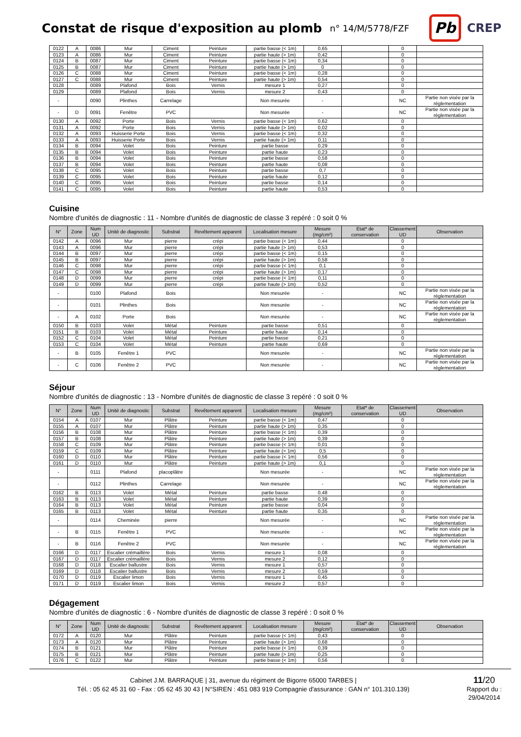Constat de risque d'exposition au plomb
n° 14/M/5778/FZF
Pb
CREP
| 0122 | A | 0086 | Mur | Ciment | Peinture | partie basse (< 1m) | 0,65 | | 0 | |
| 0123 | A | 0086 | Mur | Ciment | Peinture | partie haute (> 1m) | 0,42 | | 0 | |
| 0124 | B | 0087 | Mur | Ciment | Peinture | partie basse (< 1m) | 0,34 | | 0 | |
| 0125 | B | 0087 | Mur | Ciment | Peinture | partie haute (> 1m) | 0 | | 0 | |
| 0126 | C | 0088 | Mur | Ciment | Peinture | partie basse (< 1m) | 0,28 | | 0 | |
| 0127 | C | 0088 | Mur | Ciment | Peinture | partie haute (> 1m) | 0,54 | | 0 | |
| 0128 | | 0089 | Plafond | Bois | Vernis | mesure 1 | 0,27 | | 0 | |
| 0129 | | 0089 | Plafond | Bois | Vernis | mesure 2 | 0,43 | | 0 | |
| - | | 0090 | Plinthes | Carrelage | | Non mesurée | - | | NC | Partie non visée par la réglementation |
| - | D | 0091 | Fenêtre | PVC | | Non mesurée | - | | NC | Partie non visée par la réglementation |
| 0130 | A | 0092 | Porte | Bois | Vernis | partie basse (< 1m) | 0,62 | | 0 | |
| 0131 | A | 0092 | Porte | Bois | Vernis | partie haute (> 1m) | 0,02 | | 0 | |
| 0132 | A | 0093 | Huisserie Porte | Bois | Vernis | partie basse (< 1m) | 0,32 | | 0 | |
| 0133 | A | 0093 | Huisserie Porte | Bois | Vernis | partie haute (> 1m) | 0,11 | | 0 | |
| 0134 | B | 0094 | Volet | Bois | Peinture | partie basse | 0,29 | | 0 | |
| 0135 | B | 0094 | Volet | Bois | Peinture | partie haute | 0,23 | | 0 | |
| 0136 | B | 0094 | Volet | Bois | Peinture | partie basse | 0,58 | | 0 | |
| 0137 | B | 0094 | Volet | Bois | Peinture | partie haute | 0,08 | | 0 | |
| 0138 | C | 0095 | Volet | Bois | Peinture | partie basse | 0,7 | | 0 | |
| 0139 | C | 0095 | Volet | Bois | Peinture | partie haute | 0,12 | | 0 | |
| 0140 | C | 0095 | Volet | Bois | Peinture | partie basse | 0,14 | | 0 | |
| 0141 | C | 0095 | Volet | Bois | Peinture | partie haute | 0,53 | | 0 | |
Cuisine
Nombre d'unités de diagnostic : 11 - Nombre d'unités de diagnostic de classe 3 repéré : 0 soit 0 %
| N° | Zone | Num UD | Unité de diagnostic | Substrat | Revêtement apparent | Localisation mesure | Mesure (mg/cm²) | Etat* de conservation | Classement UD | Observation |
| --- | --- | --- | --- | --- | --- | --- | --- | --- | --- | --- |
| 0142 | A | 0096 | Mur | pierre | crépi | partie basse (< 1m) | 0,44 | | 0 | |
| 0143 | A | 0096 | Mur | pierre | crépi | partie haute (> 1m) | 0,53 | | 0 | |
| 0144 | B | 0097 | Mur | pierre | crépi | partie basse (< 1m) | 0,15 | | 0 | |
| 0145 | B | 0097 | Mur | pierre | crépi | partie haute (> 1m) | 0,58 | | 0 | |
| 0146 | C | 0098 | Mur | pierre | crépi | partie basse (< 1m) | 0,1 | | 0 | |
| 0147 | C | 0098 | Mur | pierre | crépi | partie haute (> 1m) | 0,17 | | 0 | |
| 0148 | D | 0099 | Mur | pierre | crépi | partie basse (< 1m) | 0,11 | | 0 | |
| 0149 | D | 0099 | Mur | pierre | crépi | partie haute (> 1m) | 0,52 | | 0 | |
| - | | 0100 | Plafond | Bois | | Non mesurée | - | | NC | Partie non visée par la réglementation |
| - | | 0101 | Plinthes | Bois | | Non mesurée | - | | NC | Partie non visée par la réglementation |
| - | A | 0102 | Porte | Bois | | Non mesurée | - | | NC | Partie non visée par la réglementation |
| 0150 | B | 0103 | Volet | Métal | Peinture | partie basse | 0,51 | | 0 | |
| 0151 | B | 0103 | Volet | Métal | Peinture | partie haute | 0,14 | | 0 | |
| 0152 | C | 0104 | Volet | Métal | Peinture | partie basse | 0,21 | | 0 | |
| 0153 | C | 0104 | Volet | Métal | Peinture | partie haute | 0,69 | | 0 | |
| - | B | 0105 | Fenêtre 1 | PVC | | Non mesurée | - | | NC | Partie non visée par la réglementation |
| - | C | 0106 | Fenêtre 2 | PVC | | Non mesurée | - | | NC | Partie non visée par la réglementation |
Séjour
Nombre d'unités de diagnostic : 13 - Nombre d'unités de diagnostic de classe 3 repéré : 0 soit 0 %
| N° | Zone | Num UD | Unité de diagnostic | Substrat | Revêtement apparent | Localisation mesure | Mesure (mg/cm²) | Etat* de conservation | Classement UD | Observation |
| --- | --- | --- | --- | --- | --- | --- | --- | --- | --- | --- |
| 0154 | A | 0107 | Mur | Plâtre | Peinture | partie basse (< 1m) | 0,47 | | 0 | |
| 0155 | A | 0107 | Mur | Plâtre | Peinture | partie haute (> 1m) | 0,35 | | 0 | |
| 0156 | B | 0108 | Mur | Plâtre | Peinture | partie basse (< 1m) | 0,39 | | 0 | |
| 0157 | B | 0108 | Mur | Plâtre | Peinture | partie haute (> 1m) | 0,39 | | 0 | |
| 0158 | C | 0109 | Mur | Plâtre | Peinture | partie basse (< 1m) | 0,01 | | 0 | |
| 0159 | C | 0109 | Mur | Plâtre | Peinture | partie haute (> 1m) | 0,5 | | 0 | |
| 0160 | D | 0110 | Mur | Plâtre | Peinture | partie basse (< 1m) | 0,56 | | 0 | |
| 0161 | D | 0110 | Mur | Plâtre | Peinture | partie haute (> 1m) | 0,1 | | 0 | |
| - | | 0111 | Plafond | placoplâtre | | Non mesurée | - | | NC | Partie non visée par la réglementation |
| - | | 0112 | Plinthes | Carrelage | | Non mesurée | - | | NC | Partie non visée par la réglementation |
| 0162 | B | 0113 | Volet | Métal | Peinture | partie basse | 0,48 | | 0 | |
| 0163 | B | 0113 | Volet | Métal | Peinture | partie haute | 0,39 | | 0 | |
| 0164 | B | 0113 | Volet | Métal | Peinture | partie basse | 0,04 | | 0 | |
| 0165 | B | 0113 | Volet | Métal | Peinture | partie haute | 0,35 | | 0 | |
| - | | 0114 | Cheminée | pierre | | Non mesurée | - | | NC | Partie non visée par la réglementation |
| - | B | 0115 | Fenêtre 1 | PVC | | Non mesurée | - | | NC | Partie non visée par la réglementation |
| - | B | 0116 | Fenêtre 2 | PVC | | Non mesurée | - | | NC | Partie non visée par la réglementation |
| 0166 | D | 0117 | Escalier crémaillère | Bois | Vernis | mesure 1 | 0,08 | | 0 | |
| 0167 | D | 0117 | Escalier crémaillère | Bois | Vernis | mesure 2 | 0,12 | | 0 | |
| 0168 | D | 0118 | Escalier ballustre | Bois | Vernis | mesure 1 | 0,57 | | 0 | |
| 0169 | D | 0118 | Escalier ballustre | Bois | Vernis | mesure 2 | 0,59 | | 0 | |
| 0170 | D | 0119 | Escalier limon | Bois | Vernis | mesure 1 | 0,45 | | 0 | |
| 0171 | D | 0119 | Escalier limon | Bois | Vernis | mesure 2 | 0,57 | | 0 | |
Dégagement
Nombre d'unités de diagnostic : 6 - Nombre d'unités de diagnostic de classe 3 repéré : 0 soit 0 %
| N° | Zone | Num UD | Unité de diagnostic | Substrat | Revêtement apparent | Localisation mesure | Mesure (mg/cm²) | Etat* de conservation | Classement UD | Observation |
| --- | --- | --- | --- | --- | --- | --- | --- | --- | --- | --- |
| 0172 | A | 0120 | Mur | Plâtre | Peinture | partie basse (< 1m) | 0,43 | | 0 | |
| 0173 | A | 0120 | Mur | Plâtre | Peinture | partie haute (> 1m) | 0,68 | | 0 | |
| 0174 | B | 0121 | Mur | Plâtre | Peinture | partie basse (< 1m) | 0,39 | | 0 | |
| 0175 | B | 0121 | Mur | Plâtre | Peinture | partie haute (> 1m) | 0,25 | | 0 | |
| 0176 | C | 0122 | Mur | Plâtre | Peinture | partie basse (< 1m) | 0,56 | | 0 | |
Cabinet J.M. BARRAQUE | 31, avenue du régiment de Bigorre 65000 TARBES |
Tél. : 05 62 45 31 60 - Fax : 05 62 45 30 43 | N°SIREN : 451 083 919 Compagnie d'assurance : GAN n° 101.310.139)
11/20
Rapport du :
29/04/2014